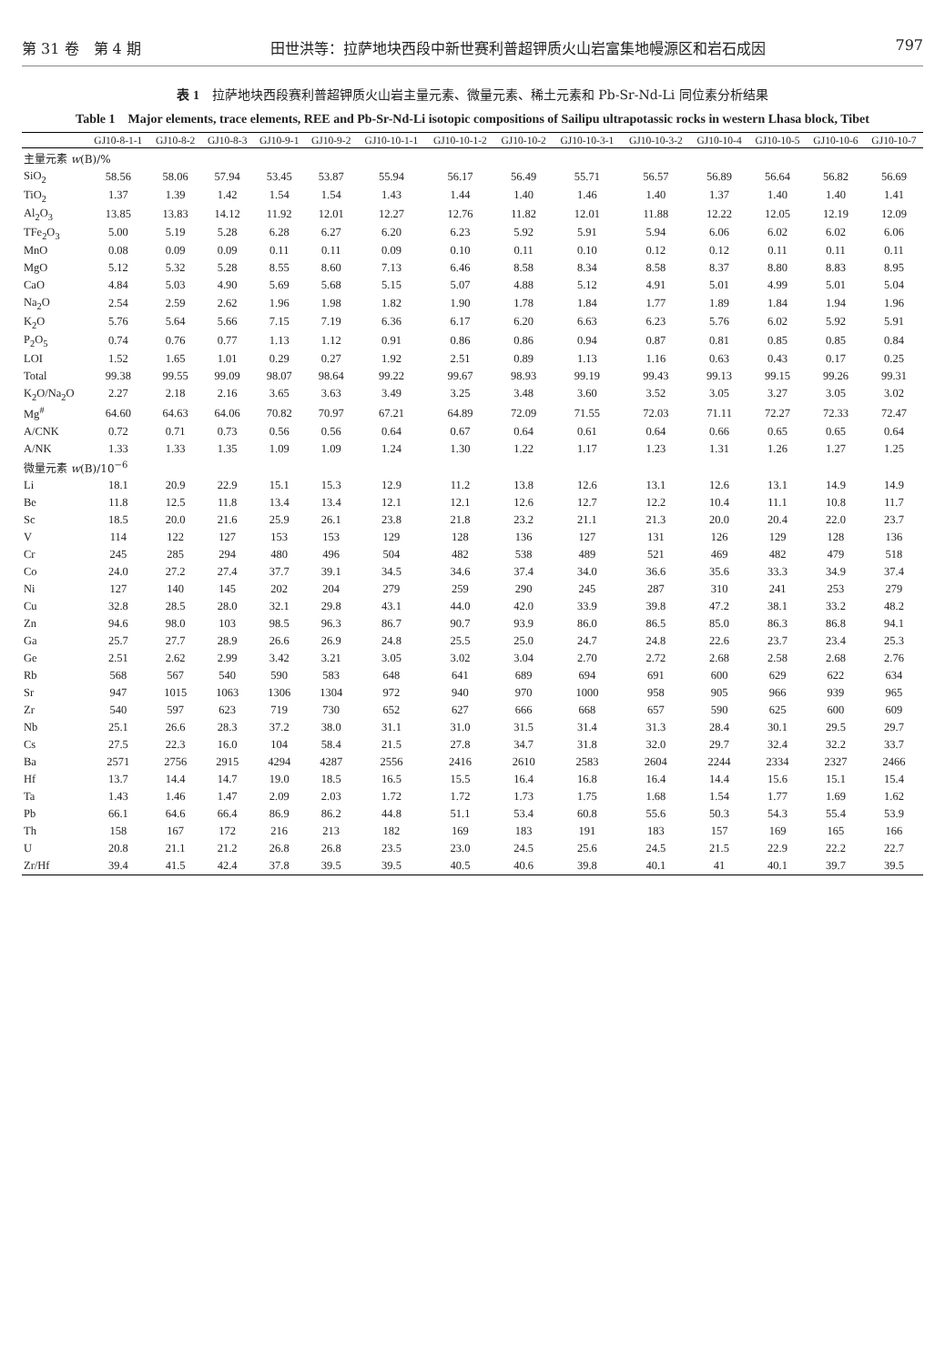第 31 卷　第 4 期 田世洪等：拉萨地块西段中新世赛利普超钾质火山岩富集地幔源区和岩石成因 797
表 1　拉萨地块西段赛利普超钾质火山岩主量元素、微量元素、稀土元素和 Pb-Sr-Nd-Li 同位素分析结果
Table 1　Major elements, trace elements, REE and Pb-Sr-Nd-Li isotopic compositions of Sailipu ultrapotassic rocks in western Lhasa block, Tibet
| | GJ10-8-1-1 | GJ10-8-2 | GJ10-8-3 | GJ10-9-1 | GJ10-9-2 | GJ10-10-1-1 | GJ10-10-1-2 | GJ10-10-2 | GJ10-10-3-1 | GJ10-10-3-2 | GJ10-10-4 | GJ10-10-5 | GJ10-10-6 | GJ10-10-7 |
| --- | --- | --- | --- | --- | --- | --- | --- | --- | --- | --- | --- | --- | --- | --- |
| 主量元素 w (B)/% | | | | | | | | | | | | | | |
| SiO<sub>2</sub> | 58.56 | 58.06 | 57.94 | 53.45 | 53.87 | 55.94 | 56.17 | 56.49 | 55.71 | 56.57 | 56.89 | 56.64 | 56.82 | 56.69 |
| TiO<sub>2</sub> | 1.37 | 1.39 | 1.42 | 1.54 | 1.54 | 1.43 | 1.44 | 1.40 | 1.46 | 1.40 | 1.37 | 1.40 | 1.40 | 1.41 |
| Al<sub>2</sub>O<sub>3</sub> | 13.85 | 13.83 | 14.12 | 11.92 | 12.01 | 12.27 | 12.76 | 11.82 | 12.01 | 11.88 | 12.22 | 12.05 | 12.19 | 12.09 |
| TFe<sub>2</sub>O<sub>3</sub> | 5.00 | 5.19 | 5.28 | 6.28 | 6.27 | 6.20 | 6.23 | 5.92 | 5.91 | 5.94 | 6.06 | 6.02 | 6.02 | 6.06 |
| MnO | 0.08 | 0.09 | 0.09 | 0.11 | 0.11 | 0.09 | 0.10 | 0.11 | 0.10 | 0.12 | 0.12 | 0.11 | 0.11 | 0.11 |
| MgO | 5.12 | 5.32 | 5.28 | 8.55 | 8.60 | 7.13 | 6.46 | 8.58 | 8.34 | 8.58 | 8.37 | 8.80 | 8.83 | 8.95 |
| CaO | 4.84 | 5.03 | 4.90 | 5.69 | 5.68 | 5.15 | 5.07 | 4.88 | 5.12 | 4.91 | 5.01 | 4.99 | 5.01 | 5.04 |
| Na<sub>2</sub>O | 2.54 | 2.59 | 2.62 | 1.96 | 1.98 | 1.82 | 1.90 | 1.78 | 1.84 | 1.77 | 1.89 | 1.84 | 1.94 | 1.96 |
| K<sub>2</sub>O | 5.76 | 5.64 | 5.66 | 7.15 | 7.19 | 6.36 | 6.17 | 6.20 | 6.63 | 6.23 | 5.76 | 6.02 | 5.92 | 5.91 |
| P<sub>2</sub>O<sub>5</sub> | 0.74 | 0.76 | 0.77 | 1.13 | 1.12 | 0.91 | 0.86 | 0.86 | 0.94 | 0.87 | 0.81 | 0.85 | 0.85 | 0.84 |
| LOI | 1.52 | 1.65 | 1.01 | 0.29 | 0.27 | 1.92 | 2.51 | 0.89 | 1.13 | 1.16 | 0.63 | 0.43 | 0.17 | 0.25 |
| Total | 99.38 | 99.55 | 99.09 | 98.07 | 98.64 | 99.22 | 99.67 | 98.93 | 99.19 | 99.43 | 99.13 | 99.15 | 99.26 | 99.31 |
| K<sub>2</sub>O/Na<sub>2</sub>O | 2.27 | 2.18 | 2.16 | 3.65 | 3.63 | 3.49 | 3.25 | 3.48 | 3.60 | 3.52 | 3.05 | 3.27 | 3.05 | 3.02 |
| Mg<sup>#</sup> | 64.60 | 64.63 | 64.06 | 70.82 | 70.97 | 67.21 | 64.89 | 72.09 | 71.55 | 72.03 | 71.11 | 72.27 | 72.33 | 72.47 |
| A/CNK | 0.72 | 0.71 | 0.73 | 0.56 | 0.56 | 0.64 | 0.67 | 0.64 | 0.61 | 0.64 | 0.66 | 0.65 | 0.65 | 0.64 |
| A/NK | 1.33 | 1.33 | 1.35 | 1.09 | 1.09 | 1.24 | 1.30 | 1.22 | 1.17 | 1.23 | 1.31 | 1.26 | 1.27 | 1.25 |
| 微量元素 w (B)/10<sup>−6</sup> | | | | | | | | | | | | | | |
| Li | 18.1 | 20.9 | 22.9 | 15.1 | 15.3 | 12.9 | 11.2 | 13.8 | 12.6 | 13.1 | 12.6 | 13.1 | 14.9 | 14.9 |
| Be | 11.8 | 12.5 | 11.8 | 13.4 | 13.4 | 12.1 | 12.1 | 12.6 | 12.7 | 12.2 | 10.4 | 11.1 | 10.8 | 11.7 |
| Sc | 18.5 | 20.0 | 21.6 | 25.9 | 26.1 | 23.8 | 21.8 | 23.2 | 21.1 | 21.3 | 20.0 | 20.4 | 22.0 | 23.7 |
| V | 114 | 122 | 127 | 153 | 153 | 129 | 128 | 136 | 127 | 131 | 126 | 129 | 128 | 136 |
| Cr | 245 | 285 | 294 | 480 | 496 | 504 | 482 | 538 | 489 | 521 | 469 | 482 | 479 | 518 |
| Co | 24.0 | 27.2 | 27.4 | 37.7 | 39.1 | 34.5 | 34.6 | 37.4 | 34.0 | 36.6 | 35.6 | 33.3 | 34.9 | 37.4 |
| Ni | 127 | 140 | 145 | 202 | 204 | 279 | 259 | 290 | 245 | 287 | 310 | 241 | 253 | 279 |
| Cu | 32.8 | 28.5 | 28.0 | 32.1 | 29.8 | 43.1 | 44.0 | 42.0 | 33.9 | 39.8 | 47.2 | 38.1 | 33.2 | 48.2 |
| Zn | 94.6 | 98.0 | 103 | 98.5 | 96.3 | 86.7 | 90.7 | 93.9 | 86.0 | 86.5 | 85.0 | 86.3 | 86.8 | 94.1 |
| Ga | 25.7 | 27.7 | 28.9 | 26.6 | 26.9 | 24.8 | 25.5 | 25.0 | 24.7 | 24.8 | 22.6 | 23.7 | 23.4 | 25.3 |
| Ge | 2.51 | 2.62 | 2.99 | 3.42 | 3.21 | 3.05 | 3.02 | 3.04 | 2.70 | 2.72 | 2.68 | 2.58 | 2.68 | 2.76 |
| Rb | 568 | 567 | 540 | 590 | 583 | 648 | 641 | 689 | 694 | 691 | 600 | 629 | 622 | 634 |
| Sr | 947 | 1015 | 1063 | 1306 | 1304 | 972 | 940 | 970 | 1000 | 958 | 905 | 966 | 939 | 965 |
| Zr | 540 | 597 | 623 | 719 | 730 | 652 | 627 | 666 | 668 | 657 | 590 | 625 | 600 | 609 |
| Nb | 25.1 | 26.6 | 28.3 | 37.2 | 38.0 | 31.1 | 31.0 | 31.5 | 31.4 | 31.3 | 28.4 | 30.1 | 29.5 | 29.7 |
| Cs | 27.5 | 22.3 | 16.0 | 104 | 58.4 | 21.5 | 27.8 | 34.7 | 31.8 | 32.0 | 29.7 | 32.4 | 32.2 | 33.7 |
| Ba | 2571 | 2756 | 2915 | 4294 | 4287 | 2556 | 2416 | 2610 | 2583 | 2604 | 2244 | 2334 | 2327 | 2466 |
| Hf | 13.7 | 14.4 | 14.7 | 19.0 | 18.5 | 16.5 | 15.5 | 16.4 | 16.8 | 16.4 | 14.4 | 15.6 | 15.1 | 15.4 |
| Ta | 1.43 | 1.46 | 1.47 | 2.09 | 2.03 | 1.72 | 1.72 | 1.73 | 1.75 | 1.68 | 1.54 | 1.77 | 1.69 | 1.62 |
| Pb | 66.1 | 64.6 | 66.4 | 86.9 | 86.2 | 44.8 | 51.1 | 53.4 | 60.8 | 55.6 | 50.3 | 54.3 | 55.4 | 53.9 |
| Th | 158 | 167 | 172 | 216 | 213 | 182 | 169 | 183 | 191 | 183 | 157 | 169 | 165 | 166 |
| U | 20.8 | 21.1 | 21.2 | 26.8 | 26.8 | 23.5 | 23.0 | 24.5 | 25.6 | 24.5 | 21.5 | 22.9 | 22.2 | 22.7 |
| Zr/Hf | 39.4 | 41.5 | 42.4 | 37.8 | 39.5 | 39.5 | 40.5 | 40.6 | 39.8 | 40.1 | 41 | 40.1 | 39.7 | 39.5 |